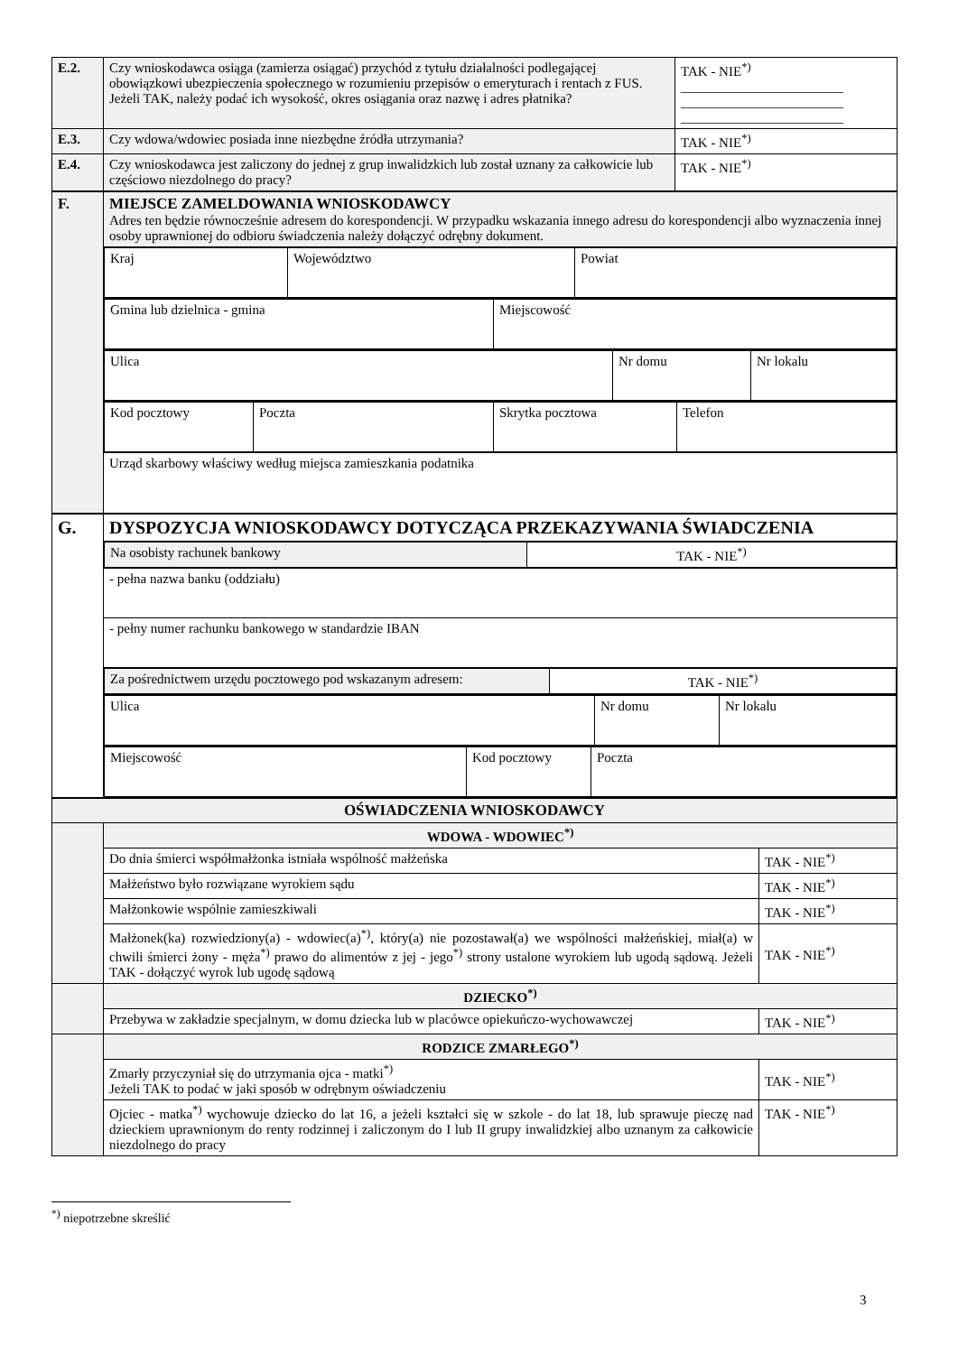| E.2. | Czy wnioskodawca osiąga (zamierza osiągać) przychód z tytułu działalności podlegającej obowiązkowi ubezpieczenia społecznego w rozumieniu przepisów o emerytu­rach i rentach z FUS. Jeżeli TAK, należy podać ich wysokość, okres osiągania oraz nazwę i adres płatnika? | TAK - NIE<sup>*)</sup> ________________________ ________________________ ________________________ |
| E.3. | Czy wdowa/wdowiec posiada inne niezbędne źródła utrzymania? | TAK - NIE<sup>*)</sup> |
| E.4. | Czy wnioskodawca jest zaliczony do jednej z grup inwalidzkich lub został uznany za całkowicie lub częściowo niezdolnego do pracy? | TAK - NIE<sup>*)</sup> |
| F. | MIEJSCE ZAMELDOWANIA WNIOSKODAWCY Adres ten będzie równocześnie adresem do korespondencji. W przypadku wskazania innego adresu do korespondencji albo wyznaczenia innej osoby uprawnionej do odbioru świadczenia należy dołączyć odrębny dokument. |
| | / Kraj / Województwo / Powiat / |
| | / Gmina lub dzielnica - gmina / Miejscowość / |
| | / Ulica / Nr domu / Nr lokalu / |
| | / Kod pocztowy / Poczta / Skrytka pocztowa / Telefon / |
| | Urząd skarbowy właściwy według miejsca zamieszkania podatnika |
| G. | DYSPOZYCJA WNIOSKODAWCY DOTYCZĄCA PRZEKAZYWANIA ŚWIADCZENIA |
| | / Na osobisty rachunek bankowy / TAK - NIE<sup>*)</sup> / |
| | - pełna nazwa banku (oddziału) |
| | - pełny numer rachunku bankowego w standardzie IBAN |
| | / Za pośrednictwem urzędu pocztowego pod wskazanym adresem: / TAK - NIE<sup>*)</sup> / |
| | / Ulica / Nr domu / Nr lokalu / |
| | / Miejscowość / Kod pocztowy / Poczta / |
| OŚWIADCZENIA WNIOSKODAWCY | | |
| | WDOWA - WDOWIEC<sup>*)</sup> | |
| | Do dnia śmierci współmałżonka istniała wspólność małżeńska | TAK - NIE<sup>*)</sup> |
| | Małżeństwo było rozwiązane wyrokiem sądu | TAK - NIE<sup>*)</sup> |
| | Małżonkowie wspólnie zamieszkiwali | TAK - NIE<sup>*)</sup> |
| | Małżonek(ka) rozwiedziony(a) - wdowiec(a)<sup>*)</sup>, który(a) nie pozostawał(a) we wspólności małżeńskiej, miał(a) w chwili śmierci żony - męża<sup>*)</sup> prawo do alimentów z jej - jego<sup>*)</sup> strony ustalone wyrokiem lub ugodą sądową. Jeżeli TAK - dołączyć wyrok lub ugodę sądową | TAK - NIE<sup>*)</sup> |
| | DZIECKO<sup>*)</sup> | |
| | Przebywa w zakładzie specjalnym, w domu dziecka lub w placówce opiekuńczo-wychowawczej | TAK - NIE<sup>*)</sup> |
| | RODZICE ZMARŁEGO<sup>*)</sup> | |
| | Zmarły przyczyniał się do utrzymania ojca - matki<sup>*)</sup> Jeżeli TAK to podać w jaki sposób w odrębnym oświadczeniu | TAK - NIE<sup>*)</sup> |
| | Ojciec - matka<sup>*)</sup> wychowuje dziecko do lat 16, a jeżeli kształci się w szkole - do lat 18, lub sprawuje pieczę nad dzieckiem uprawnionym do renty rodzinnej i zaliczonym do I lub II grupy inwalidzkiej albo uznanym za całkowicie niezdolnego do pracy | TAK - NIE<sup>*)</sup> |
<sup>*)</sup> niepotrzebne skreślić
3